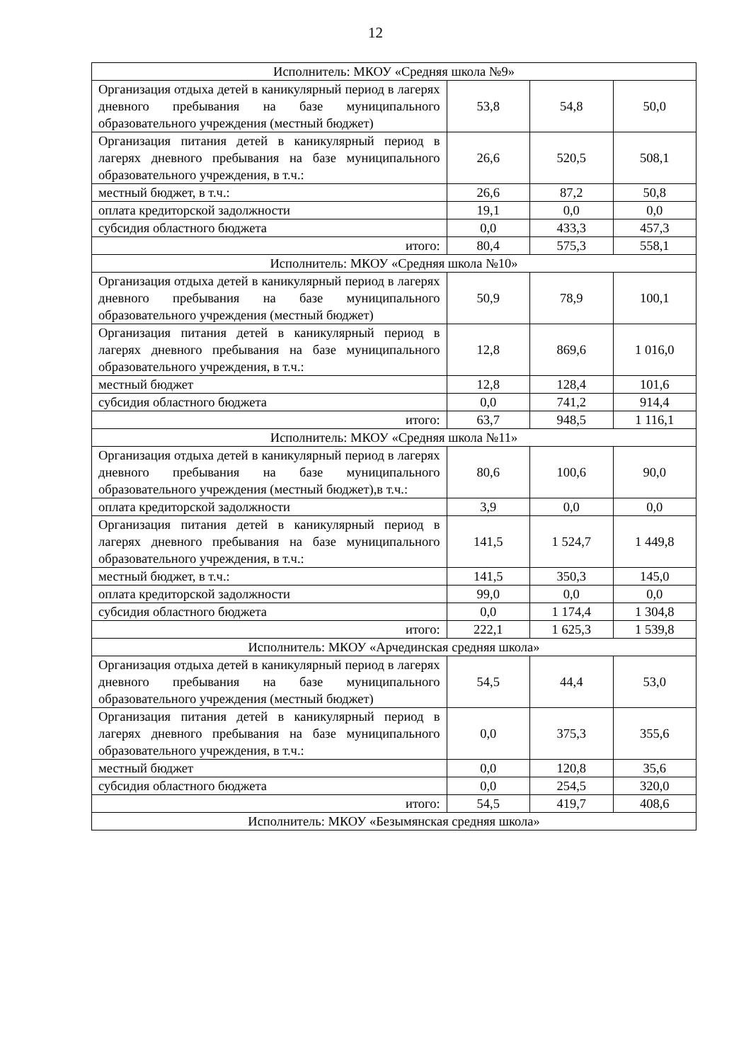12
| Исполнитель: МКОУ «Средняя школа №9» | | | |
| Организация отдыха детей в каникулярный период в лагерях дневного пребывания на базе муниципального образовательного учреждения (местный бюджет) | 53,8 | 54,8 | 50,0 |
| Организация питания детей в каникулярный период в лагерях дневного пребывания на базе муниципального образовательного учреждения, в т.ч.: | 26,6 | 520,5 | 508,1 |
| местный бюджет, в т.ч.: | 26,6 | 87,2 | 50,8 |
| оплата кредиторской задолжности | 19,1 | 0,0 | 0,0 |
| субсидия областного бюджета | 0,0 | 433,3 | 457,3 |
| итого: | 80,4 | 575,3 | 558,1 |
| Исполнитель: МКОУ «Средняя школа №10» | | | |
| Организация отдыха детей в каникулярный период в лагерях дневного пребывания на базе муниципального образовательного учреждения (местный бюджет) | 50,9 | 78,9 | 100,1 |
| Организация питания детей в каникулярный период в лагерях дневного пребывания на базе муниципального образовательного учреждения, в т.ч.: | 12,8 | 869,6 | 1 016,0 |
| местный бюджет | 12,8 | 128,4 | 101,6 |
| субсидия областного бюджета | 0,0 | 741,2 | 914,4 |
| итого: | 63,7 | 948,5 | 1 116,1 |
| Исполнитель: МКОУ «Средняя школа №11» | | | |
| Организация отдыха детей в каникулярный период в лагерях дневного пребывания на базе муниципального образовательного учреждения (местный бюджет),в т.ч.: | 80,6 | 100,6 | 90,0 |
| оплата кредиторской задолжности | 3,9 | 0,0 | 0,0 |
| Организация питания детей в каникулярный период в лагерях дневного пребывания на базе муниципального образовательного учреждения, в т.ч.: | 141,5 | 1 524,7 | 1 449,8 |
| местный бюджет, в т.ч.: | 141,5 | 350,3 | 145,0 |
| оплата кредиторской задолжности | 99,0 | 0,0 | 0,0 |
| субсидия областного бюджета | 0,0 | 1 174,4 | 1 304,8 |
| итого: | 222,1 | 1 625,3 | 1 539,8 |
| Исполнитель: МКОУ «Арчединская средняя школа» | | | |
| Организация отдыха детей в каникулярный период в лагерях дневного пребывания на базе муниципального образовательного учреждения (местный бюджет) | 54,5 | 44,4 | 53,0 |
| Организация питания детей в каникулярный период в лагерях дневного пребывания на базе муниципального образовательного учреждения, в т.ч.: | 0,0 | 375,3 | 355,6 |
| местный бюджет | 0,0 | 120,8 | 35,6 |
| субсидия областного бюджета | 0,0 | 254,5 | 320,0 |
| итого: | 54,5 | 419,7 | 408,6 |
| Исполнитель: МКОУ «Безымянская средняя школа» | | | |